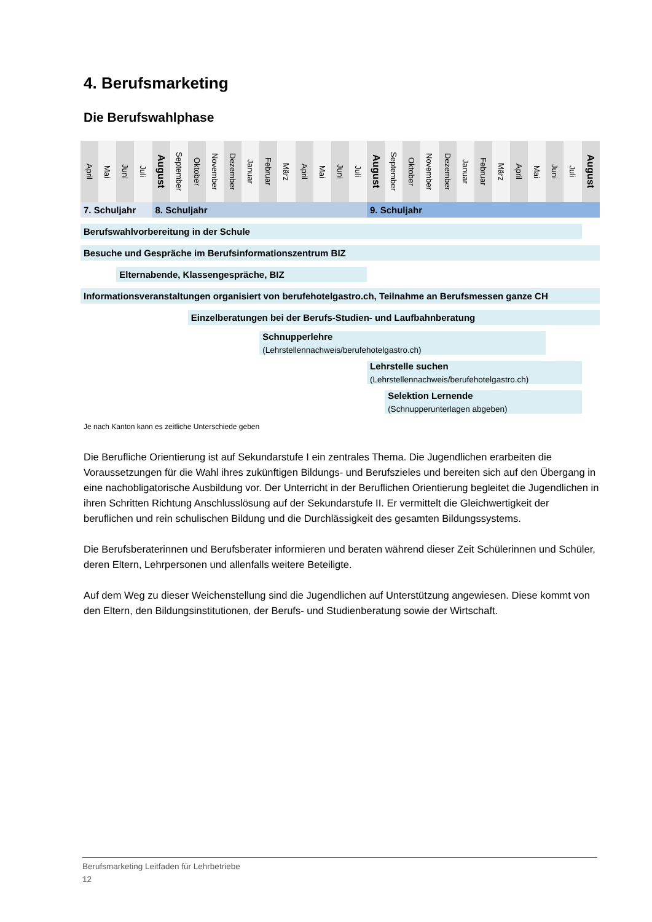4. Berufsmarketing
Die Berufswahlphase
| April | Mai | Juni | Juli | August | September | Oktober | November | Dezember | Januar | Februar | März | April | Mai | Juni | Juli | August | September | Oktober | November | Dezember | Januar | Februar | März | April | Mai | Juni | Juli | August |
| --- | --- | --- | --- | --- | --- | --- | --- | --- | --- | --- | --- | --- | --- | --- | --- | --- | --- | --- | --- | --- | --- | --- | --- | --- | --- | --- | --- | --- |
| 7. Schuljahr | | | | 8. Schuljahr | | | | | | | | | | | | 9. Schuljahr | | | | | | | | | | | | |
| Berufswahlvorbereitung in der Schule | | | | | | | | | | | | | | | | | | | | | | | | | | | | |
| Besuche und Gespräche im Berufsinformationszentrum BIZ | | | | | | | | | | | | | | | | | | | | | | | | | | | | |
| | | Elternabende, Klassengespräche, BIZ | | | | | | | | | | | | | | | | | | | | | | | | | | |
| Informationsveranstaltungen organisiert von berufehotelgastro.ch, Teilnahme an Berufsmessen ganze CH | | | | | | | | | | | | | | | | | | | | | | | | | | | | |
| | | | | | | Einzelberatungen bei der Berufs-Studien- und Laufbahnberatung | | | | | | | | | | | | | | | | | | | | | | |
| | | | | | | | | | | Schnupperlehre (Lehrstellennachweis/berufehotelgastro.ch) | | | | | | | | | | | | | | | | | | |
| | | | | | | | | | | | | | | | | Lehrstelle suchen (Lehrstellennachweis/berufehotelgastro.ch) | | | | | | | | | | | | |
| | | | | | | | | | | | | | | | | | Selektion Lernende (Schnupperunterlagen abgeben) | | | | | | | | | | | |
Je nach Kanton kann es zeitliche Unterschiede geben
Die Berufliche Orientierung ist auf Sekundarstufe I ein zentrales Thema. Die Jugendlichen erarbeiten die Voraussetzungen für die Wahl ihres zukünftigen Bildungs- und Berufszieles und bereiten sich auf den Übergang in eine nachobligatorische Ausbildung vor. Der Unterricht in der Beruflichen Orientierung begleitet die Jugendlichen in ihren Schritten Richtung Anschlusslösung auf der Sekundarstufe II. Er vermittelt die Gleichwertigkeit der beruflichen und rein schulischen Bildung und die Durchlässigkeit des gesamten Bildungssystems.
Die Berufsberaterinnen und Berufsberater informieren und beraten während dieser Zeit Schülerinnen und Schüler, deren Eltern, Lehrpersonen und allenfalls weitere Beteiligte.
Auf dem Weg zu dieser Weichenstellung sind die Jugendlichen auf Unterstützung angewiesen. Diese kommt von den Eltern, den Bildungsinstitutionen, der Berufs- und Studienberatung sowie der Wirtschaft.
Berufsmarketing Leitfaden für Lehrbetriebe
12